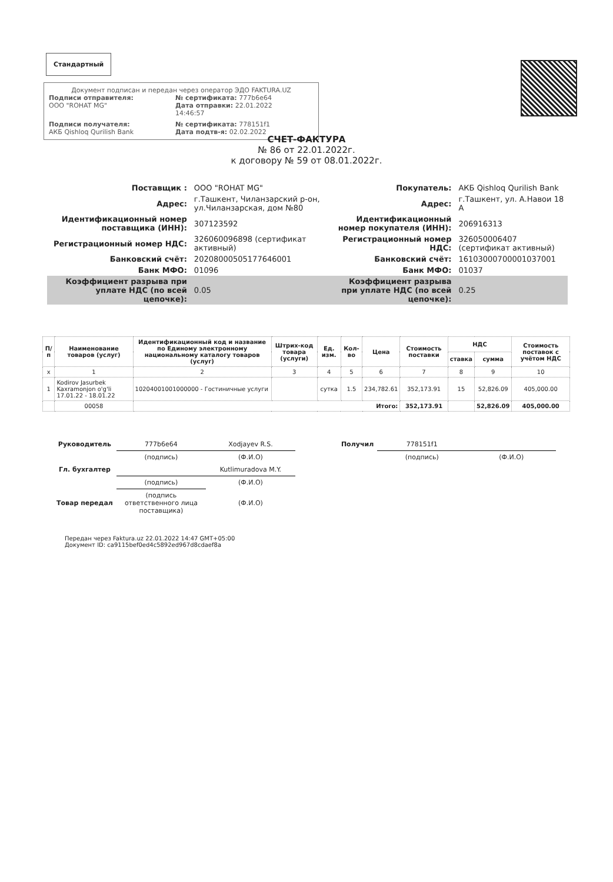Стандартный
Документ подписан и передан через оператор ЭДО FAKTURA.UZ
Подписи отправителя:
ООО "ROHAT MG"
№ сертификата: 777b6e64
Дата отправки: 22.01.2022 14:46:57
Подписи получателя:
АКБ Qishloq Qurilish Bank
№ сертификата: 778151f1
Дата подтв-я: 02.02.2022
СЧЕТ-ФАКТУРА
№ 86 от 22.01.2022г.
к договору № 59 от 08.01.2022г.
| Поставщик : | ООО "ROHAT MG" |
| Адрес: | г.Ташкент, Чиланзарский р-он, ул.Чиланзарская, дом №80 |
| Идентификационный номер поставщика (ИНН): | 307123592 |
| Регистрационный номер НДС: | 326060096898 (сертификат активный) |
| Банковский счёт: | 20208000505177646001 |
| Банк МФО: | 01096 |
| Коэффициент разрыва при уплате НДС (по всей цепочке): | 0.05 |
| Покупатель: | АКБ Qishloq Qurilish Bank |
| Адрес: | г.Ташкент, ул. А.Навои 18 А |
| Идентификационный номер покупателя (ИНН): | 206916313 |
| Регистрационный номер НДС: | 326050006407 (сертификат активный) |
| Банковский счёт: | 16103000700001037001 |
| Банк МФО: | 01037 |
| Коэффициент разрыва при уплате НДС (по всей цепочке): | 0.25 |
| П/п | Наименование товаров (услуг) | Идентификационный код и название по Единому электронному национальному каталогу товаров (услуг) | Штрих-код товара (услуги) | Ед. изм. | Кол-во | Цена | Стоимость поставки | НДС | | Стоимость поставок с учётом НДС |
| --- | --- | --- | --- | --- | --- | --- | --- | --- | --- | --- |
| | | | | | | | | ставка | сумма | |
| x | 1 | 2 | 3 | 4 | 5 | 6 | 7 | 8 | 9 | 10 |
| 1 | Kodirov Jasurbek Kaxramonjon o'g'li 17.01.22 - 18.01.22 | 10204001001000000 - Гостиничные услуги | | сутка | 1.5 | 234,782.61 | 352,173.91 | 15 | 52,826.09 | 405,000.00 |
| | 00058 | Итого: | | | | | 352,173.91 | | 52,826.09 | 405,000.00 |
| Руководитель | 777b6e64 | Xodjayev R.S. | | Получил | 778151f1 | |
| | (подпись) | (Ф.И.О) | | | (подпись) | (Ф.И.О) |
| Гл. бухгалтер | | Kutlimuradova M.Y. | | | | |
| | (подпись) | (Ф.И.О) | | | | |
| Товар передал | (подпись ответственного лица поставщика) | (Ф.И.О) | | | | |
Передан через Faktura.uz 22.01.2022 14:47 GMT+05:00
Документ ID: ca9115bef0ed4c5892ed967d8cdaef8a